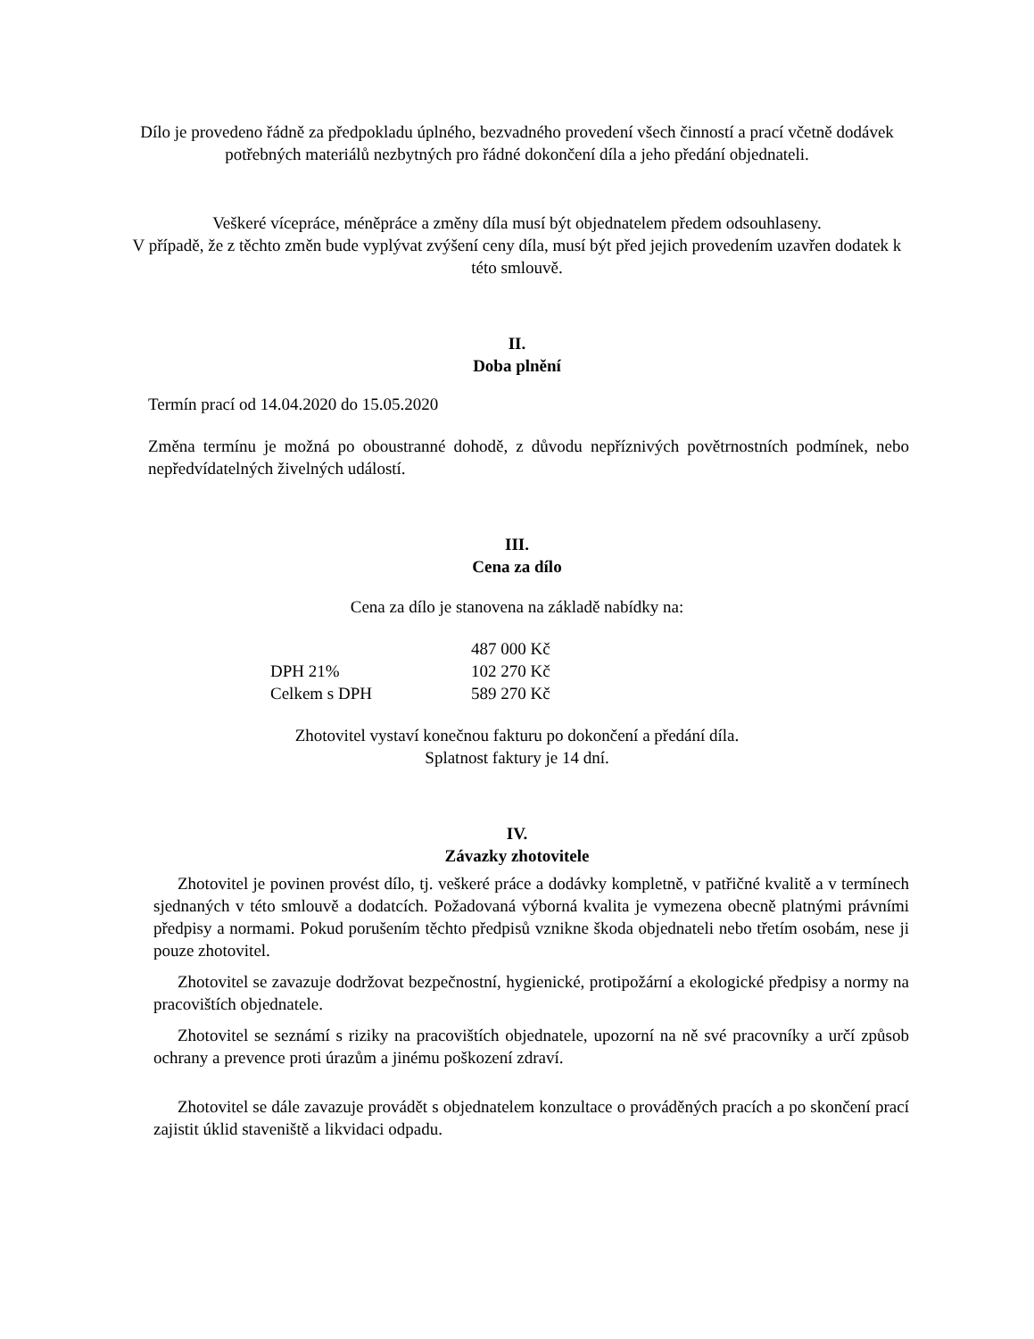Dílo je provedeno řádně za předpokladu úplného, bezvadného provedení všech činností a prací včetně dodávek potřebných materiálů nezbytných pro řádné dokončení díla a jeho předání objednateli.
Veškeré vícepráce, méněpráce a změny díla musí být objednatelem předem odsouhlaseny.
V případě, že z těchto změn bude vyplývat zvýšení ceny díla, musí být před jejich provedením uzavřen dodatek k této smlouvě.
II.
Doba plnění
Termín prací od 14.04.2020 do 15.05.2020
Změna termínu je možná po oboustranné dohodě, z důvodu nepříznivých povětrnostních podmínek, nebo nepředvídatelných živelných událostí.
III.
Cena za dílo
Cena za dílo je stanovena na základě nabídky na:
| | 487 000 Kč |
| DPH 21% | 102 270 Kč |
| Celkem s DPH | 589 270 Kč |
Zhotovitel vystaví konečnou fakturu po dokončení a předání díla.
Splatnost faktury je 14 dní.
IV.
Závazky zhotovitele
Zhotovitel je povinen provést dílo, tj. veškeré práce a dodávky kompletně, v patřičné kvalitě a v termínech sjednaných v této smlouvě a dodatcích. Požadovaná výborná kvalita je vymezena obecně platnými právními předpisy a normami. Pokud porušením těchto předpisů vznikne škoda objednateli nebo třetím osobám, nese ji pouze zhotovitel.
Zhotovitel se zavazuje dodržovat bezpečnostní, hygienické, protipožární a ekologické předpisy a normy na pracovištích objednatele.
Zhotovitel se seznámí s riziky na pracovištích objednatele, upozorní na ně své pracovníky a určí způsob ochrany a prevence proti úrazům a jinému poškození zdraví.
Zhotovitel se dále zavazuje provádět s objednatelem konzultace o prováděných pracích a po skončení prací zajistit úklid staveniště a likvidaci odpadu.